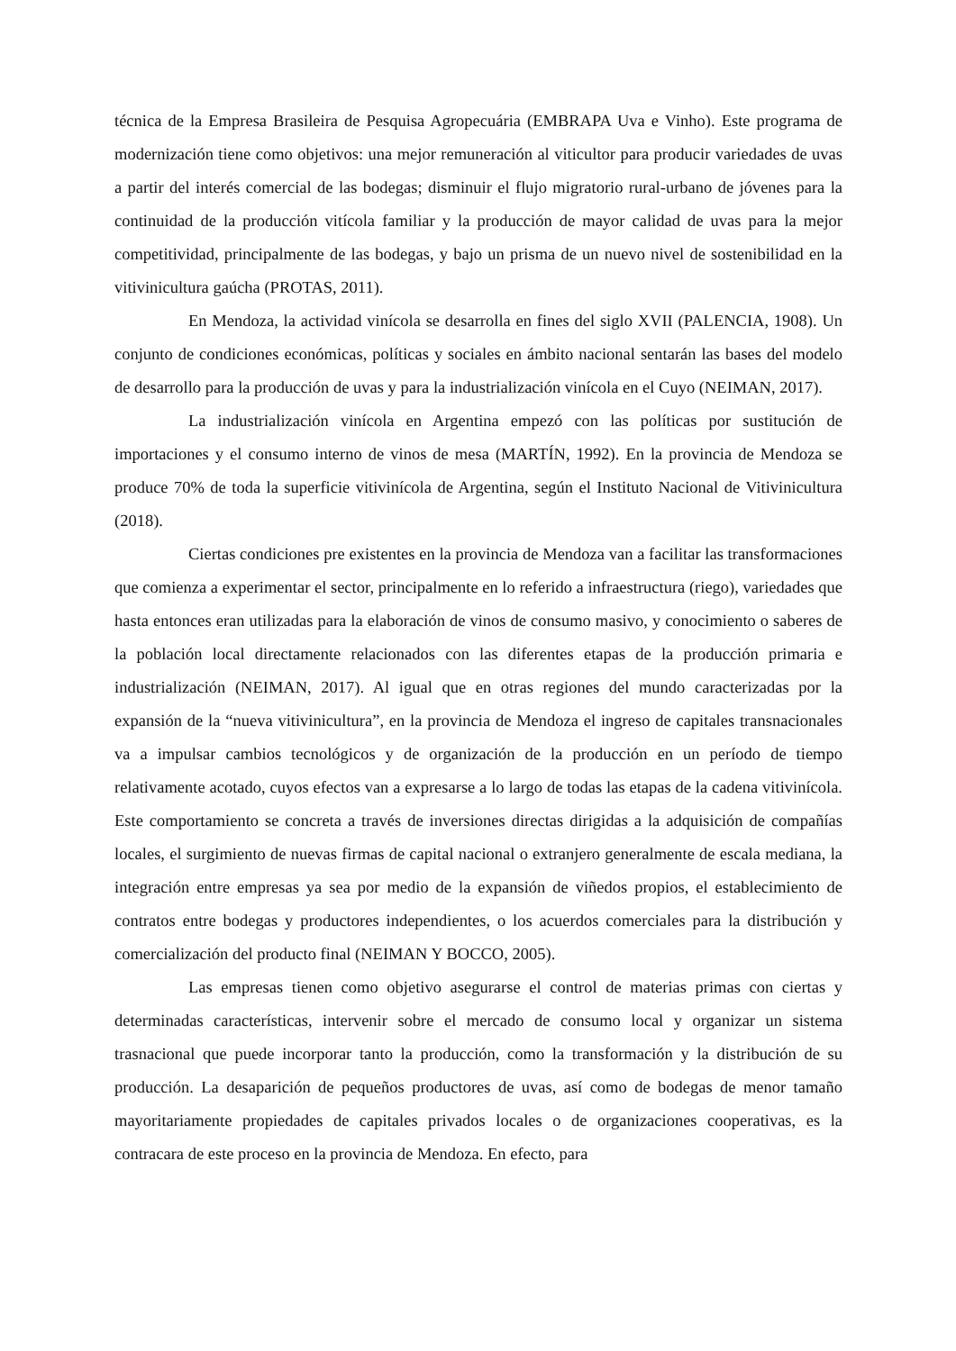técnica de la Empresa Brasileira de Pesquisa Agropecuária (EMBRAPA Uva e Vinho). Este programa de modernización tiene como objetivos: una mejor remuneración al viticultor para producir variedades de uvas a partir del interés comercial de las bodegas; disminuir el flujo migratorio rural-urbano de jóvenes para la continuidad de la producción vitícola familiar y la producción de mayor calidad de uvas para la mejor competitividad, principalmente de las bodegas, y bajo un prisma de un nuevo nivel de sostenibilidad en la vitivinicultura gaúcha (PROTAS, 2011).
En Mendoza, la actividad vinícola se desarrolla en fines del siglo XVII (PALENCIA, 1908). Un conjunto de condiciones económicas, políticas y sociales en ámbito nacional sentarán las bases del modelo de desarrollo para la producción de uvas y para la industrialización vinícola en el Cuyo (NEIMAN, 2017).
La industrialización vinícola en Argentina empezó con las políticas por sustitución de importaciones y el consumo interno de vinos de mesa (MARTÍN, 1992). En la provincia de Mendoza se produce 70% de toda la superficie vitivinícola de Argentina, según el Instituto Nacional de Vitivinicultura (2018).
Ciertas condiciones pre existentes en la provincia de Mendoza van a facilitar las transformaciones que comienza a experimentar el sector, principalmente en lo referido a infraestructura (riego), variedades que hasta entonces eran utilizadas para la elaboración de vinos de consumo masivo, y conocimiento o saberes de la población local directamente relacionados con las diferentes etapas de la producción primaria e industrialización (NEIMAN, 2017). Al igual que en otras regiones del mundo caracterizadas por la expansión de la “nueva vitivinicultura”, en la provincia de Mendoza el ingreso de capitales transnacionales va a impulsar cambios tecnológicos y de organización de la producción en un período de tiempo relativamente acotado, cuyos efectos van a expresarse a lo largo de todas las etapas de la cadena vitivinícola. Este comportamiento se concreta a través de inversiones directas dirigidas a la adquisición de compañías locales, el surgimiento de nuevas firmas de capital nacional o extranjero generalmente de escala mediana, la integración entre empresas ya sea por medio de la expansión de viñedos propios, el establecimiento de contratos entre bodegas y productores independientes, o los acuerdos comerciales para la distribución y comercialización del producto final (NEIMAN Y BOCCO, 2005).
Las empresas tienen como objetivo asegurarse el control de materias primas con ciertas y determinadas características, intervenir sobre el mercado de consumo local y organizar un sistema trasnacional que puede incorporar tanto la producción, como la transformación y la distribución de su producción. La desaparición de pequeños productores de uvas, así como de bodegas de menor tamaño mayoritariamente propiedades de capitales privados locales o de organizaciones cooperativas, es la contracara de este proceso en la provincia de Mendoza. En efecto, para